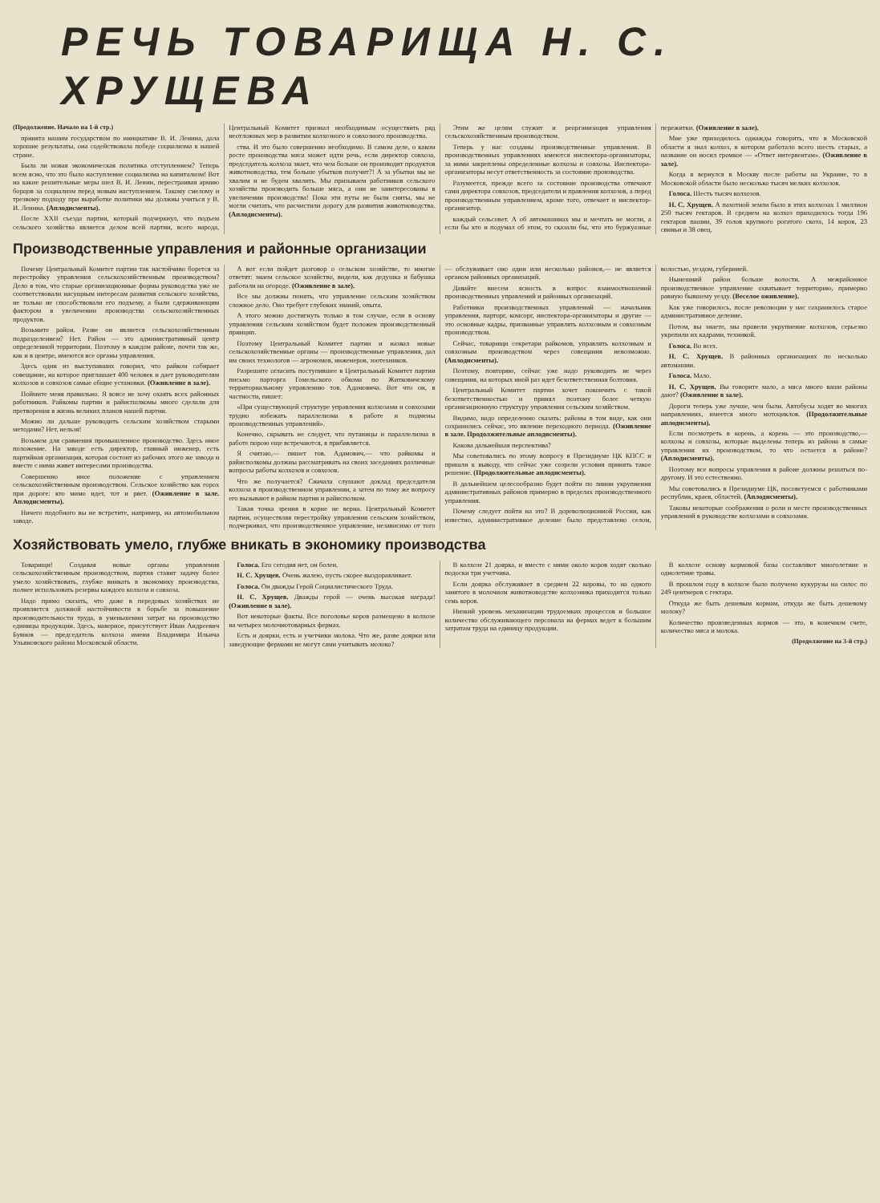РЕЧЬ ТОВАРИЩА Н. С. ХРУЩЕВА
(Продолжение. Начало на 1-й стр.)
принята нашим государством по инициативе В. И. Ленина, дала хорошие результаты, она содействовала победе социализма в нашей стране.
Была ли новая экономическая политика отступлением? Теперь всем ясно, что это было наступление социализма на капитализм! Вот на какие решительные меры шел В. И. Ленин, перестраивая армию борцов за социализм перед новым наступлением. Такому смелому и трезвому подходу при выработке политики мы должны учиться у В. И. Ленина. (Аплодисменты).
После XXII съезда партии, который подчеркнул, что подъем сельского хозяйства является делом всей партии, всего народа, Центральный Комитет признал необходимым осуществить ряд неотложных мер в развитии колхозного и совхозного производства.
ства. И это было совершенно необходимо. В самом деле, о каком росте производства мяса может идти речь, если директор совхоза, председатель колхоза знает, что чем больше он производит продуктов животноводства, тем больше убытков получит?! А за убытки мы не хвалим и не будем хвалить. Мы призываем работников сельского хозяйства производить больше мяса, а они не заинтересованы в увеличении производства! Пока эти путы не были сняты, мы не могли считать, что расчистили дорогу для развития животноводства. (Аплодисменты).
Этим же целям служит и реорганизация управления сельскохозяйственным производством.
Теперь у нас созданы производственные управления. В производственных управлениях имеются инспектора-организаторы, за ними закреплены определенные колхозы и совхозы. Инспектора-организаторы несут ответственность за состояние производства.
Разумеется, прежде всего за состояние производства отвечают сами директора совхозов, председатели и правления колхозов, а перед производственным управлением, кроме того, отвечает и инспектор-организатор.
каждый сельсовет. А об автомашинах мы и мечтать не могли, а если бы кто и подумал об этом, то сказали бы, что это буржуазные пережитки. (Оживление в зале).
Мне уже приходилось однажды говорить, что в Московской области я знал колхоз, в котором работало всего шесть старых, а название он носил громкое — «Ответ интервентам». (Оживление в зале).
Когда я вернулся в Москву после работы на Украине, то в Московской области было несколько тысяч мелких колхозов.
Голоса. Шесть тысяч колхозов.
Н. С. Хрущев. А пахотной земли было в этих колхозах 1 миллион 250 тысяч гектаров. В среднем на колхоз приходилось тогда 196 гектаров пашни, 39 голов крупного рогатого скота, 14 коров, 23 свиньи и 38 овец.
Производственные управления и районные организации
Почему Центральный Комитет партии так настойчиво борется за перестройку управления сельскохозяйственным производством? Дело в том, что старые организационные формы руководства уже не соответствовали насущным интересам развития сельского хозяйства, не только не способствовали его подъему, а были сдерживающим фактором в увеличении производства сельскохозяйственных продуктов.
Возьмите район. Разве он является сельскохозяйственным подразделением? Нет. Район — это административный центр определенной территории. Поэтому в каждом районе, почти так же, как и в центре, имеются все органы управления.
Здесь один из выступавших говорил, что райком собирает совещание, на которое приглашает 400 человек и дает руководителям колхозов и совхозов самые общие установки. (Оживление в зале).
Поймите меня правильно. Я вовсе не хочу охаять всех районных работников. Райкомы партии и райисполкомы много сделали для претворения в жизнь великих планов нашей партии.
Можно ли дальше руководить сельским хозяйством старыми методами? Нет, нельзя!
Возьмем для сравнения промышленное производство. Здесь иное положение. На заводе есть директор, главный инженер, есть партийная организация, которая состоит из рабочих этого же завода и вместе с ними живет интересами производства.
Совершенно иное положение с управлением сельскохозяйственным производством. Сельское хозяйство как горох при дороге: кто мимо идет, тот и рвет. (Оживление в зале. Аплодисменты).
Ничего подобного вы не встретите, например, на автомобильном заводе.
А вот если пойдет разговор о сельском хозяйстве, то многие ответят: знаем сельское хозяйство, видели, как дедушка и бабушка работали на огороде. (Оживление в зале).
Все мы должны понять, что управление сельским хозяйством сложное дело. Оно требует глубоких знаний, опыта.
А этого можно достигнуть только в том случае, если в основу управления сельским хозяйством будет положен производственный принцип.
Поэтому Центральный Комитет партии и назвал новые сельскохозяйственные органы — производственные управления, дал им своих технологов — агрономов, инженеров, зоотехников.
Разрешите огласить поступившее в Центральный Комитет партии письмо парторга Гомельского обкома по Житковичскому территориальному управлению тов. Адамовича. Вот что он, в частности, пишет:
«При существующей структуре управления колхозами и совхозами трудно избежать параллелизма в работе и подмены производственных управлений».
Конечно, скрывать не следует, что путаницы и параллелизма в работе порою еще встречаются, я прибавляется.
Я считаю,— пишет тов. Адамович,— что райкомы и райисполкомы должны рассматривать на своих заседаниях различные вопросы работы колхозов и совхозов.
Что же получается? Сначала слушают доклад председателя колхоза в производственном управлении, а затем по тому же вопросу его вызывают в райком партии и райисполком.
Такая точка зрения в корне не верна. Центральный Комитет партии, осуществляя перестройку управления сельским хозяйством, подчеркивал, что производственное управление, независимо от того — обслуживает оно один или несколько районов,— не является органом районных организаций.
Давайте внесем ясность в вопрос взаимоотношений производственных управлений и районных организаций.
Работники производственных управлений — начальник управления, парторг, комсорг, инспектора-организаторы и другие — это основные кадры, призванные управлять колхозным и совхозным производством.
Сейчас, товарищи секретари райкомов, управлять колхозным и совхозным производством через совещания невозможно. (Аплодисменты).
Поэтому, повторяю, сейчас уже надо руководить не через совещания, на которых иной раз идет безответственная болтовня.
Центральный Комитет партии хочет покончить с такой безответственностью и принял поэтому более четкую организационную структуру управления сельским хозяйством.
Видимо, надо определенно сказать: районы в том виде, как они сохранились сейчас, это явление переходного периода. (Оживление в зале. Продолжительные аплодисменты).
Какова дальнейшая перспектива?
Мы советовались по этому вопросу в Президиуме ЦК КПСС и пришли к выводу, что сейчас уже созрели условия принять такое решение. (Продолжительные аплодисменты).
В дальнейшем целесообразно будет пойти по линии укрупнения административных районов примерно в пределах производственного управления.
Почему следует пойти на это? В дореволюционной России, как известно, административное деление было представлено селом, волостью, уездом, губернией.
Нынешний район больше волости. А межрайонное производственное управление охватывает территорию, примерно равную бывшему уезду. (Веселое оживление).
Как уже говорилось, после революции у нас сохранилось старое административное деление.
Потом, вы знаете, мы провели укрупнение колхозов, серьезно укрепили их кадрами, техникой.
Голоса. Во всех.
Н. С. Хрущев. В районных организациях по несколько автомашин.
Голоса. Мало.
Н. С. Хрущев. Вы говорите мало, а мяса много ваши районы дают? (Оживление в зале).
Дороги теперь уже лучше, чем были. Автобусы ходят во многих направлениях, имеется много мотоциклов. (Продолжительные аплодисменты).
Если посмотреть в корень, а корень — это производство,— колхозы и совхозы, которые выделены теперь из района в самые управления их производством, то что остается в районе? (Аплодисменты).
Поэтому все вопросы управления в районе должны решаться по-другому. И это естественно.
Мы советовались в Президиуме ЦК, посоветуемся с работниками республик, краев, областей. (Аплодисменты).
Таковы некоторые соображения о роли и месте производственных управлений в руководстве колхозами и совхозами.
Хозяйствовать умело, глубже вникать в экономику производства
Товарищи! Создавая новые органы управления сельскохозяйственным производством, партия ставит задачу более умело хозяйствовать, глубже вникать в экономику производства, полнее использовать резервы каждого колхоза и совхоза.
Надо прямо сказать, что даже в передовых хозяйствах не проявляется должной настойчивости в борьбе за повышение производительности труда, в уменьшении затрат на производство единицы продукции. Здесь, наверное, присутствует Иван Андреевич Буянов — председатель колхоза имени Владимира Ильича Ульяновского района Московской области.
Голоса. Его сегодня нет, он болен.
Н. С. Хрущев. Очень жалею, пусть скорее выздоравливает.
Голоса. Он дважды Герой Социалистического Труда.
Н. С. Хрущев. Дважды герой — очень высокая награда! (Оживление в зале).
Вот некоторые факты. Все поголовье коров размещено в колхозе на четырех молочнотоварных фермах.
Есть и доярки, есть и учетчики молока. Что же, разве доярки или заведующие фермами не могут сами учитывать молоко?
В колхозе 21 доярка, и вместе с ними около коров ходят сколько подоски три учетчика.
Если доярка обслуживает в среднем 22 коровы, то на одного занятого в молочном животноводстве колхозника приходится только семь коров.
Низкий уровень механизации трудоемких процессов и большое количество обслуживающего персонала на фермах ведет к большим затратам труда на единицу продукции.
В колхозе основу кормовой базы составляют многолетние и однолетние травы.
В прошлом году в колхозе было получено кукурузы на силос по 249 центнеров с гектара.
Откуда же быть дешевым кормам, откуда же быть дешевому молоку?
Количество произведенных кормов — это, в конечном счете, количество мяса и молока.
(Продолжение на 3-й стр.)